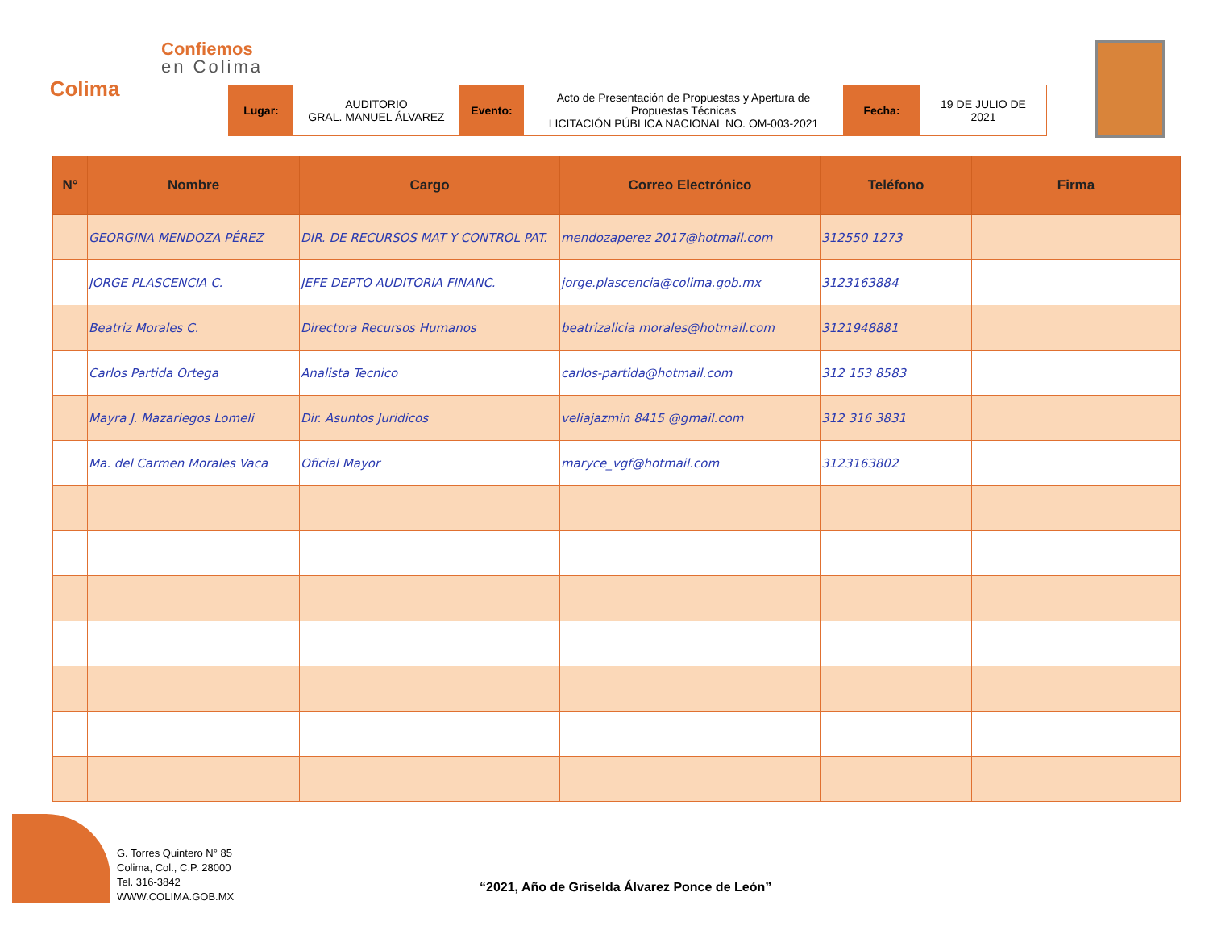Colima
Confiemos
en Colima
Lugar: AUDITORIO
GRAL. MANUEL ÁLVAREZ
Evento: Acto de Presentación de Propuestas y Apertura de Propuestas Técnicas
LICITACIÓN PÚBLICA NACIONAL NO. OM-003-2021
Fecha: 19 DE JULIO DE 2021
| N° | Nombre | Cargo | Correo Electrónico | Teléfono | Firma |
| --- | --- | --- | --- | --- | --- |
| | GEORGINA MENDOZA PÉREZ | DIR. DE RECURSOS MAT Y CONTROL PAT. | mendozaperez 2017@hotmail.com | 312550 1273 | |
| | JORGE PLASCENCIA C. | JEFE DEPTO AUDITORIA FINANC. | jorge.plascencia@colima.gob.mx | 3123163884 | |
| | Beatriz Morales C. | Directora Recursos Humanos | beatrizalicia morales@hotmail.com | 3121948881 | |
| | Carlos Partida Ortega | Analista Tecnico | carlos-partida@hotmail.com | 312 153 8583 | |
| | Mayra J. Mazariegos Lomeli | Dir. Asuntos Juridicos | veliajazmin 8415 @gmail.com | 312 316 3831 | |
| | Ma. del Carmen Morales Vaca | Oficial Mayor | maryce_vgf@hotmail.com | 3123163802 | |
G. Torres Quintero N° 85
Colima, Col., C.P. 28000
Tel. 316-3842
WWW.COLIMA.GOB.MX
“2021, Año de Griselda Álvarez Ponce de León”